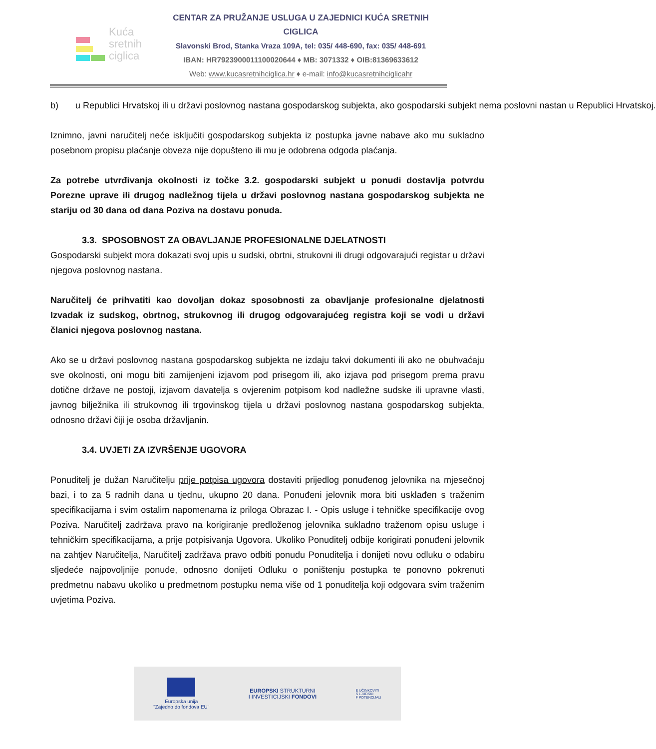Kuća
sretnih
ciglica
CENTAR ZA PRUŽANJE USLUGA U ZAJEDNICI KUĆA SRETNIH CIGLICA
Slavonski Brod, Stanka Vraza 109A, tel: 035/ 448-690, fax: 035/ 448-691
IBAN: HR7923900011100020644 ♦ MB: 3071332 ♦ OIB:81369633612
Web: www.kucasretnihciglica.hr ♦ e-mail: info@kucasretnihciglicahr
b) u Republici Hrvatskoj ili u državi poslovnog nastana gospodarskog subjekta, ako gospodarski subjekt nema poslovni nastan u Republici Hrvatskoj.
Iznimno, javni naručitelj neće isključiti gospodarskog subjekta iz postupka javne nabave ako mu sukladno posebnom propisu plaćanje obveza nije dopušteno ili mu je odobrena odgoda plaćanja.
Za potrebe utvrđivanja okolnosti iz točke 3.2. gospodarski subjekt u ponudi dostavlja potvrdu Porezne uprave ili drugog nadležnog tijela u državi poslovnog nastana gospodarskog subjekta ne stariju od 30 dana od dana Poziva na dostavu ponuda.
3.3. SPOSOBNOST ZA OBAVLJANJE PROFESIONALNE DJELATNOSTI
Gospodarski subjekt mora dokazati svoj upis u sudski, obrtni, strukovni ili drugi odgovarajući registar u državi njegova poslovnog nastana.
Naručitelj će prihvatiti kao dovoljan dokaz sposobnosti za obavljanje profesionalne djelatnosti Izvadak iz sudskog, obrtnog, strukovnog ili drugog odgovarajućeg registra koji se vodi u državi članici njegova poslovnog nastana.
Ako se u državi poslovnog nastana gospodarskog subjekta ne izdaju takvi dokumenti ili ako ne obuhvaćaju sve okolnosti, oni mogu biti zamijenjeni izjavom pod prisegom ili, ako izjava pod prisegom prema pravu dotične države ne postoji, izjavom davatelja s ovjerenim potpisom kod nadležne sudske ili upravne vlasti, javnog bilježnika ili strukovnog ili trgovinskog tijela u državi poslovnog nastana gospodarskog subjekta, odnosno državi čiji je osoba državljanin.
3.4. UVJETI ZA IZVRŠENJE UGOVORA
Ponuditelj je dužan Naručitelju prije potpisa ugovora dostaviti prijedlog ponuđenog jelovnika na mjesečnoj bazi, i to za 5 radnih dana u tjednu, ukupno 20 dana. Ponuđeni jelovnik mora biti usklađen s traženim specifikacijama i svim ostalim napomenama iz priloga Obrazac I. - Opis usluge i tehničke specifikacije ovog Poziva. Naručitelj zadržava pravo na korigiranje predloženog jelovnika sukladno traženom opisu usluge i tehničkim specifikacijama, a prije potpisivanja Ugovora. Ukoliko Ponuditelj odbije korigirati ponuđeni jelovnik na zahtjev Naručitelja, Naručitelj zadržava pravo odbiti ponudu Ponuditelja i donijeti novu odluku o odabiru sljedeće najpovoljnije ponude, odnosno donijeti Odluku o poništenju postupka te ponovno pokrenuti predmetnu nabavu ukoliko u predmetnom postupku nema više od 1 ponuditelja koji odgovara svim traženim uvjetima Poziva.
Europska unija
"Zajedno do fondova EU"
EUROPSKI STRUKTURNI
I INVESTICIJSKI FONDOVI
E UČINKOVITI
S LJUDSKI
F POTENCIJALI